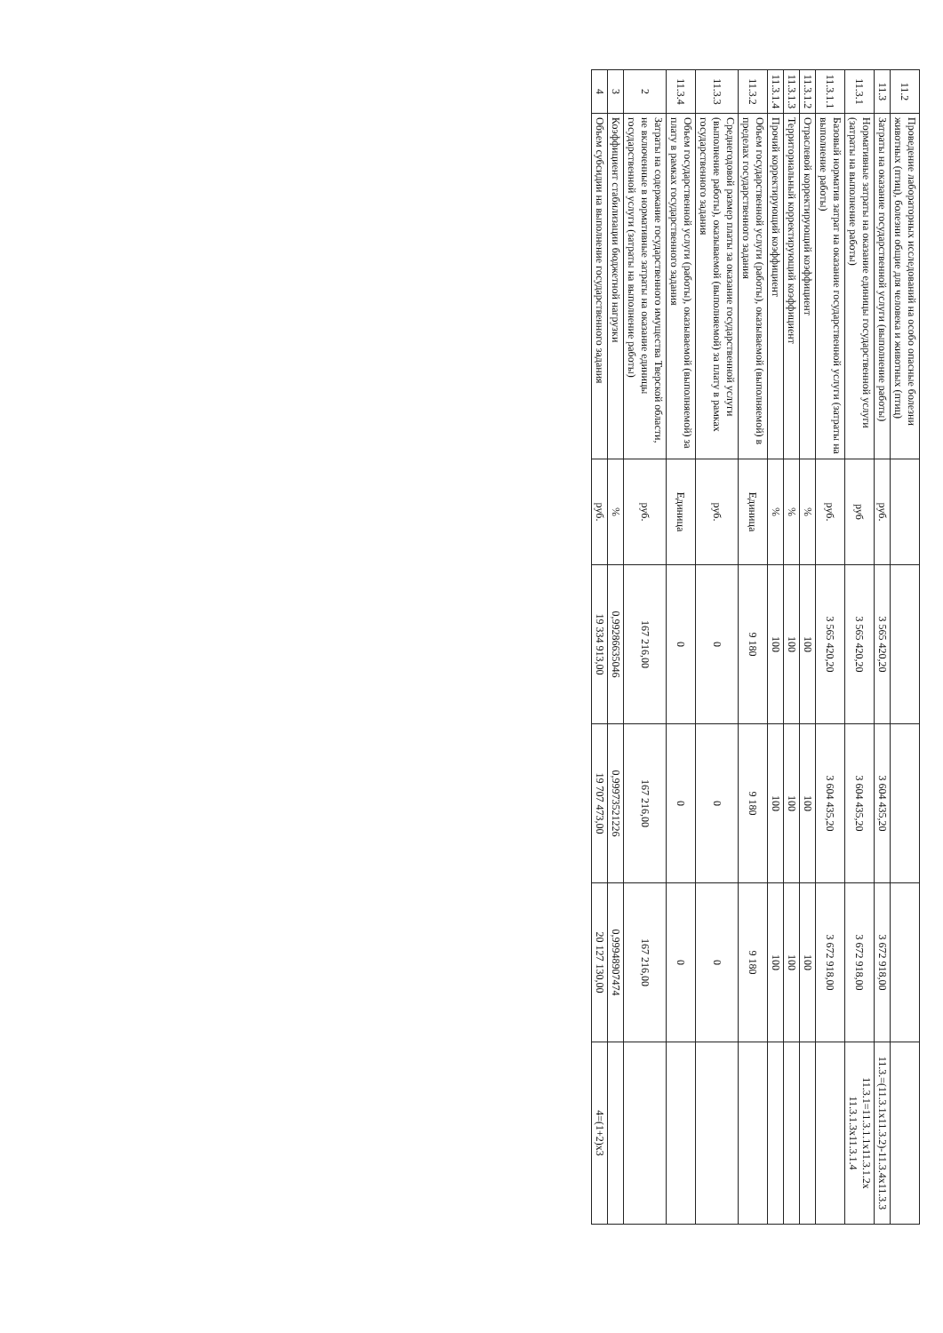| 11.2 | Проведение лабораторных исследований на особо опасные болезни животных (птиц), болезни общие для человека и животных (птиц) | | | | | |
| 11.3 | Затраты на оказание государственной услуги (выполнение работы) | руб. | 3 565 420,20 | 3 604 435,20 | 3 672 918,00 | 11.3.=(11.3.1x11.3.2)-11.3.4x11.3.3 |
| 11.3.1 | Нормативные затраты на оказание единицы государственной услуги (затраты на выполнение работы) | руб | 3 565 420,20 | 3 604 435,20 | 3 672 918,00 | 11.3.1=11.3.1.1x11.3.1.2x 11.3.1.3x11.3.1.4 |
| 11.3.1.1 | Базовый норматив затрат на оказание государственной услуги (затраты на выполнение работы) | руб. | 3 565 420,20 | 3 604 435,20 | 3 672 918,00 | |
| 11.3.1.2 | Отраслевой корректирующий коэффициент | % | 100 | 100 | 100 | |
| 11.3.1.3 | Территориальный корректирующий коэффициент | % | 100 | 100 | 100 | |
| 11.3.1.4 | Прочий корректирующий коэффициент | % | 100 | 100 | 100 | |
| 11.3.2 | Объем государственной услуги (работы), оказываемой (выполняемой) в пределах государственного задания | Единица | 9 180 | 9 180 | 9 180 | |
| 11.3.3 | Среднегодовой размер платы за оказание государственной услуги (выполнение работы), оказываемой (выполняемой) за плату в рамках государственного задания | руб. | 0 | 0 | 0 | |
| 11.3.4 | Объем государственной услуги (работы), оказываемой (выполняемой) за плату в рамках государственного задания | Единица | 0 | 0 | 0 | |
| 2 | Затраты на содержание государственного имущества Тверской области, не включенные в нормативные затраты на оказание единицы государственной услуги (затраты на выполнение работы) | руб. | 167 216,00 | 167 216,00 | 167 216,00 | |
| 3 | Коэффициент стабилизации бюджетной нагрузки | % | 0,99286635046 | 0,99973521226 | 0,99948907474 | |
| 4 | Объем субсидии на выполнение государственного задания | руб. | 19 334 913,00 | 19 707 473,00 | 20 127 130,00 | 4=(1+2)x3 |